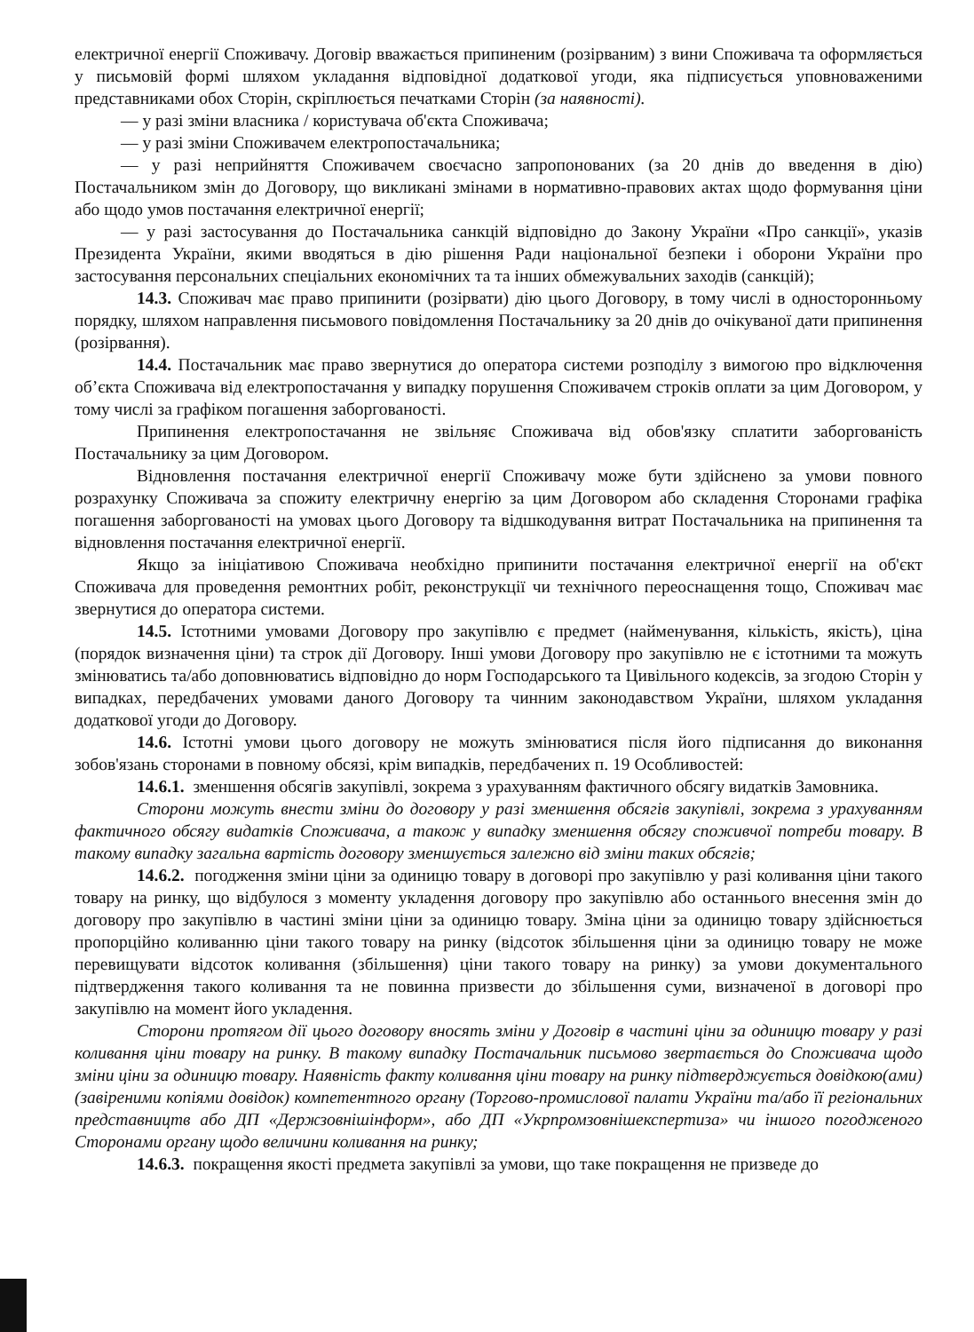електричної енергії Споживачу. Договір вважається припиненим (розірваним) з вини Споживача та оформляється у письмовій формі шляхом укладання відповідної додаткової угоди, яка підписується уповноваженими представниками обох Сторін, скріплюється печатками Сторін (за наявності).
— у разі зміни власника / користувача об'єкта Споживача;
— у разі зміни Споживачем електропостачальника;
— у разі неприйняття Споживачем своєчасно запропонованих (за 20 днів до введення в дію) Постачальником змін до Договору, що викликані змінами в нормативно-правових актах щодо формування ціни або щодо умов постачання електричної енергії;
— у разі застосування до Постачальника санкцій відповідно до Закону України «Про санкції», указів Президента України, якими вводяться в дію рішення Ради національної безпеки і оборони України про застосування персональних спеціальних економічних та та інших обмежувальних заходів (санкцій);
14.3. Споживач має право припинити (розірвати) дію цього Договору, в тому числі в односторонньому порядку, шляхом направлення письмового повідомлення Постачальнику за 20 днів до очікуваної дати припинення (розірвання).
14.4. Постачальник має право звернутися до оператора системи розподілу з вимогою про відключення об’єкта Споживача від електропостачання у випадку порушення Споживачем строків оплати за цим Договором, у тому числі за графіком погашення заборгованості.
Припинення електропостачання не звільняє Споживача від обов'язку сплатити заборгованість Постачальнику за цим Договором.
Відновлення постачання електричної енергії Споживачу може бути здійснено за умови повного розрахунку Споживача за спожиту електричну енергію за цим Договором або складення Сторонами графіка погашення заборгованості на умовах цього Договору та відшкодування витрат Постачальника на припинення та відновлення постачання електричної енергії.
Якщо за ініціативою Споживача необхідно припинити постачання електричної енергії на об'єкт Споживача для проведення ремонтних робіт, реконструкції чи технічного переоснащення тощо, Споживач має звернутися до оператора системи.
14.5. Істотними умовами Договору про закупівлю є предмет (найменування, кількість, якість), ціна (порядок визначення ціни) та строк дії Договору. Інші умови Договору про закупівлю не є істотними та можуть змінюватись та/або доповнюватись відповідно до норм Господарського та Цивільного кодексів, за згодою Сторін у випадках, передбачених умовами даного Договору та чинним законодавством України, шляхом укладання додаткової угоди до Договору.
14.6. Істотні умови цього договору не можуть змінюватися після його підписання до виконання зобов'язань сторонами в повному обсязі, крім випадків, передбачених п. 19 Особливостей:
14.6.1. зменшення обсягів закупівлі, зокрема з урахуванням фактичного обсягу видатків Замовника.
Сторони можуть внести зміни до договору у разі зменшення обсягів закупівлі, зокрема з урахуванням фактичного обсягу видатків Споживача, а також у випадку зменшення обсягу споживчої потреби товару. В такому випадку загальна вартість договору зменшується залежно від зміни таких обсягів;
14.6.2. погодження зміни ціни за одиницю товару в договорі про закупівлю у разі коливання ціни такого товару на ринку, що відбулося з моменту укладення договору про закупівлю або останнього внесення змін до договору про закупівлю в частині зміни ціни за одиницю товару. Зміна ціни за одиницю товару здійснюється пропорційно коливанню ціни такого товару на ринку (відсоток збільшення ціни за одиницю товару не може перевищувати відсоток коливання (збільшення) ціни такого товару на ринку) за умови документального підтвердження такого коливання та не повинна призвести до збільшення суми, визначеної в договорі про закупівлю на момент його укладення.
Сторони протягом дії цього договору вносять зміни у Договір в частині ціни за одиницю товару у разі коливання ціни товару на ринку. В такому випадку Постачальник письмово звертається до Споживача щодо зміни ціни за одиницю товару. Наявність факту коливання ціни товару на ринку підтверджується довідкою(ами) (завіреними копіями довідок) компетентного органу (Торгово-промислової палати України та/або її регіональних представництв або ДП «Держзовнішінформ», або ДП «Укрпромзовнішекспертиза» чи іншого погодженого Сторонами органу щодо величини коливання на ринку;
14.6.3. покращення якості предмета закупівлі за умови, що таке покращення не призведе до